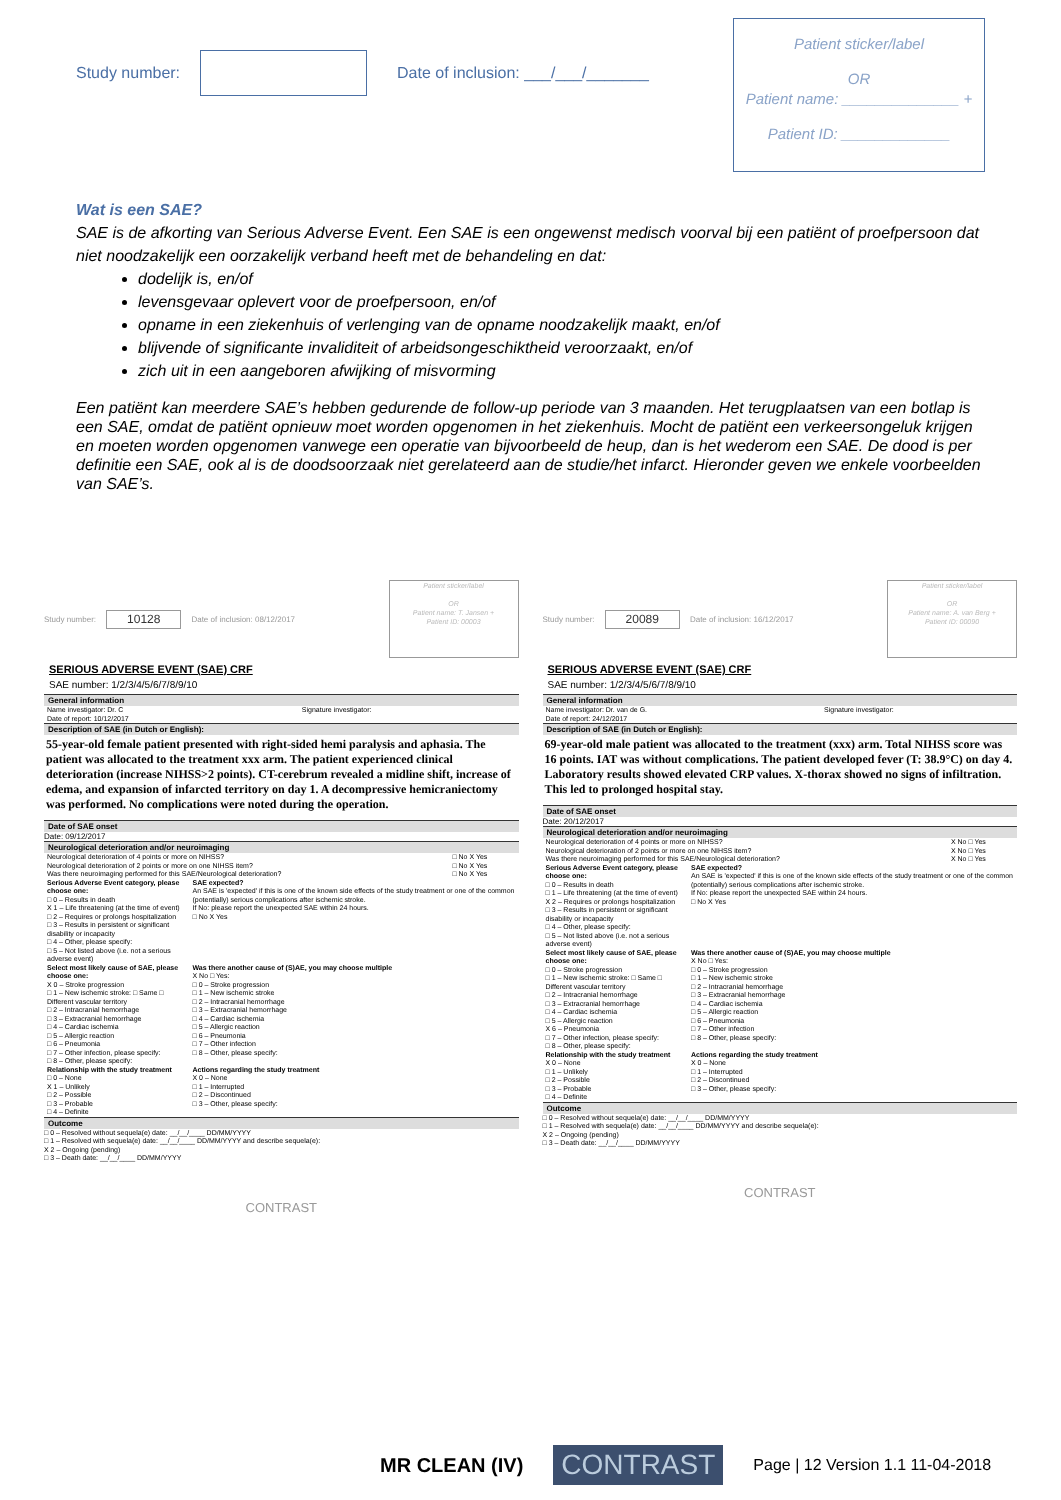Study number:
Date of inclusion: ___/___/_______
Patient sticker/label
OR
Patient name: ______________ +
Patient ID: _____________
Wat is een SAE?
SAE is de afkorting van Serious Adverse Event. Een SAE is een ongewenst medisch voorval bij een patiënt of proefpersoon dat niet noodzakelijk een oorzakelijk verband heeft met de behandeling en dat:
dodelijk is, en/of
levensgevaar oplevert voor de proefpersoon, en/of
opname in een ziekenhuis of verlenging van de opname noodzakelijk maakt, en/of
blijvende of significante invaliditeit of arbeidsongeschiktheid veroorzaakt, en/of
zich uit in een aangeboren afwijking of misvorming
Een patiënt kan meerdere SAE’s hebben gedurende de follow-up periode van 3 maanden. Het terugplaatsen van een botlap is een SAE, omdat de patiënt opnieuw moet worden opgenomen in het ziekenhuis. Mocht de patiënt een verkeersongeluk krijgen en moeten worden opgenomen vanwege een operatie van bijvoorbeeld de heup, dan is het wederom een SAE. De dood is per definitie een SAE, ook al is de doodsoorzaak niet gerelateerd aan de studie/het infarct. Hieronder geven we enkele voorbeelden van SAE’s.
Study number: 10128 Date of inclusion: 08/12/2017
Patient sticker/label
OR
Patient name: T. Jansen +
Patient ID: 00003
SERIOUS ADVERSE EVENT (SAE) CRF
SAE number: 1/2/3/4/5/6/7/8/9/10
General information
| Name investigator: Dr. C | Signature investigator: |
| Date of report: 10/12/2017 | |
Description of SAE (in Dutch or English):
55-year-old female patient presented with right-sided hemi paralysis and aphasia. The patient was allocated to the treatment xxx arm. The patient experienced clinical deterioration (increase NIHSS>2 points). CT-cerebrum revealed a midline shift, increase of edema, and expansion of infarcted territory on day 1. A decompressive hemicraniectomy was performed. No complications were noted during the operation.
Date of SAE onset
Date: 09/12/2017
Neurological deterioration and/or neuroimaging
| Neurological deterioration of 4 points or more on NIHSS? | □ No X Yes |
| Neurological deterioration of 2 points or more on one NIHSS item? | □ No X Yes |
| Was there neuroimaging performed for this SAE/Neurological deterioration? | □ No X Yes |
| Serious Adverse Event category, please choose one: □ 0 – Results in death X 1 – Life threatening (at the time of event) □ 2 – Requires or prolongs hospitalization □ 3 – Results in persistent or significant disability or incapacity □ 4 – Other, please specify: □ 5 – Not listed above (i.e. not a serious adverse event) | SAE expected? An SAE is 'expected' if this is one of the known side effects of the study treatment or one of the common (potentially) serious complications after ischemic stroke. If No: please report the unexpected SAE within 24 hours. □ No X Yes |
| Select most likely cause of SAE, please choose one: X 0 – Stroke progression □ 1 – New ischemic stroke: □ Same □ Different vascular territory □ 2 – Intracranial hemorrhage □ 3 – Extracranial hemorrhage □ 4 – Cardiac ischemia □ 5 – Allergic reaction □ 6 – Pneumonia □ 7 – Other infection, please specify: □ 8 – Other, please specify: | Was there another cause of (S)AE, you may choose multiple X No □ Yes: □ 0 – Stroke progression □ 1 – New ischemic stroke □ 2 – Intracranial hemorrhage □ 3 – Extracranial hemorrhage □ 4 – Cardiac ischemia □ 5 – Allergic reaction □ 6 – Pneumonia □ 7 – Other infection □ 8 – Other, please specify: |
| Relationship with the study treatment □ 0 – None X 1 – Unlikely □ 2 – Possible □ 3 – Probable □ 4 – Definite | Actions regarding the study treatment X 0 – None □ 1 – Interrupted □ 2 – Discontinued □ 3 – Other, please specify: |
Outcome
□ 0 – Resolved without sequela(e) date: __/__/____ DD/MM/YYYY
□ 1 – Resolved with sequela(e) date: __/__/____ DD/MM/YYYY and describe sequela(e):
X 2 – Ongoing (pending)
□ 3 – Death date: __/__/____ DD/MM/YYYY
CONTRAST
Study number: 20089 Date of inclusion: 16/12/2017
Patient sticker/label
OR
Patient name: A. van Berg +
Patient ID: 00090
SERIOUS ADVERSE EVENT (SAE) CRF
SAE number: 1/2/3/4/5/6/7/8/9/10
General information
| Name investigator: Dr. van de G. | Signature investigator: |
| Date of report: 24/12/2017 | |
Description of SAE (in Dutch or English):
69-year-old male patient was allocated to the treatment (xxx) arm. Total NIHSS score was 16 points. IAT was without complications. The patient developed fever (T: 38.9°C) on day 4. Laboratory results showed elevated CRP values. X-thorax showed no signs of infiltration. This led to prolonged hospital stay.
Date of SAE onset
Date: 20/12/2017
Neurological deterioration and/or neuroimaging
| Neurological deterioration of 4 points or more on NIHSS? | X No □ Yes |
| Neurological deterioration of 2 points or more on one NIHSS item? | X No □ Yes |
| Was there neuroimaging performed for this SAE/Neurological deterioration? | X No □ Yes |
| Serious Adverse Event category, please choose one: □ 0 – Results in death □ 1 – Life threatening (at the time of event) X 2 – Requires or prolongs hospitalization □ 3 – Results in persistent or significant disability or incapacity □ 4 – Other, please specify: □ 5 – Not listed above (i.e. not a serious adverse event) | SAE expected? An SAE is 'expected' if this is one of the known side effects of the study treatment or one of the common (potentially) serious complications after ischemic stroke. If No: please report the unexpected SAE within 24 hours. □ No X Yes |
| Select most likely cause of SAE, please choose one: □ 0 – Stroke progression □ 1 – New ischemic stroke: □ Same □ Different vascular territory □ 2 – Intracranial hemorrhage □ 3 – Extracranial hemorrhage □ 4 – Cardiac ischemia □ 5 – Allergic reaction X 6 – Pneumonia □ 7 – Other infection, please specify: □ 8 – Other, please specify: | Was there another cause of (S)AE, you may choose multiple X No □ Yes: □ 0 – Stroke progression □ 1 – New ischemic stroke □ 2 – Intracranial hemorrhage □ 3 – Extracranial hemorrhage □ 4 – Cardiac ischemia □ 5 – Allergic reaction □ 6 – Pneumonia □ 7 – Other infection □ 8 – Other, please specify: |
| Relationship with the study treatment X 0 – None □ 1 – Unlikely □ 2 – Possible □ 3 – Probable □ 4 – Definite | Actions regarding the study treatment X 0 – None □ 1 – Interrupted □ 2 – Discontinued □ 3 – Other, please specify: |
Outcome
□ 0 – Resolved without sequela(e) date: __/__/____ DD/MM/YYYY
□ 1 – Resolved with sequela(e) date: __/__/____ DD/MM/YYYY and describe sequela(e):
X 2 – Ongoing (pending)
□ 3 – Death date: __/__/____ DD/MM/YYYY
CONTRAST
MR CLEAN (IV) CONTRAST Page | 12 Version 1.1 11-04-2018